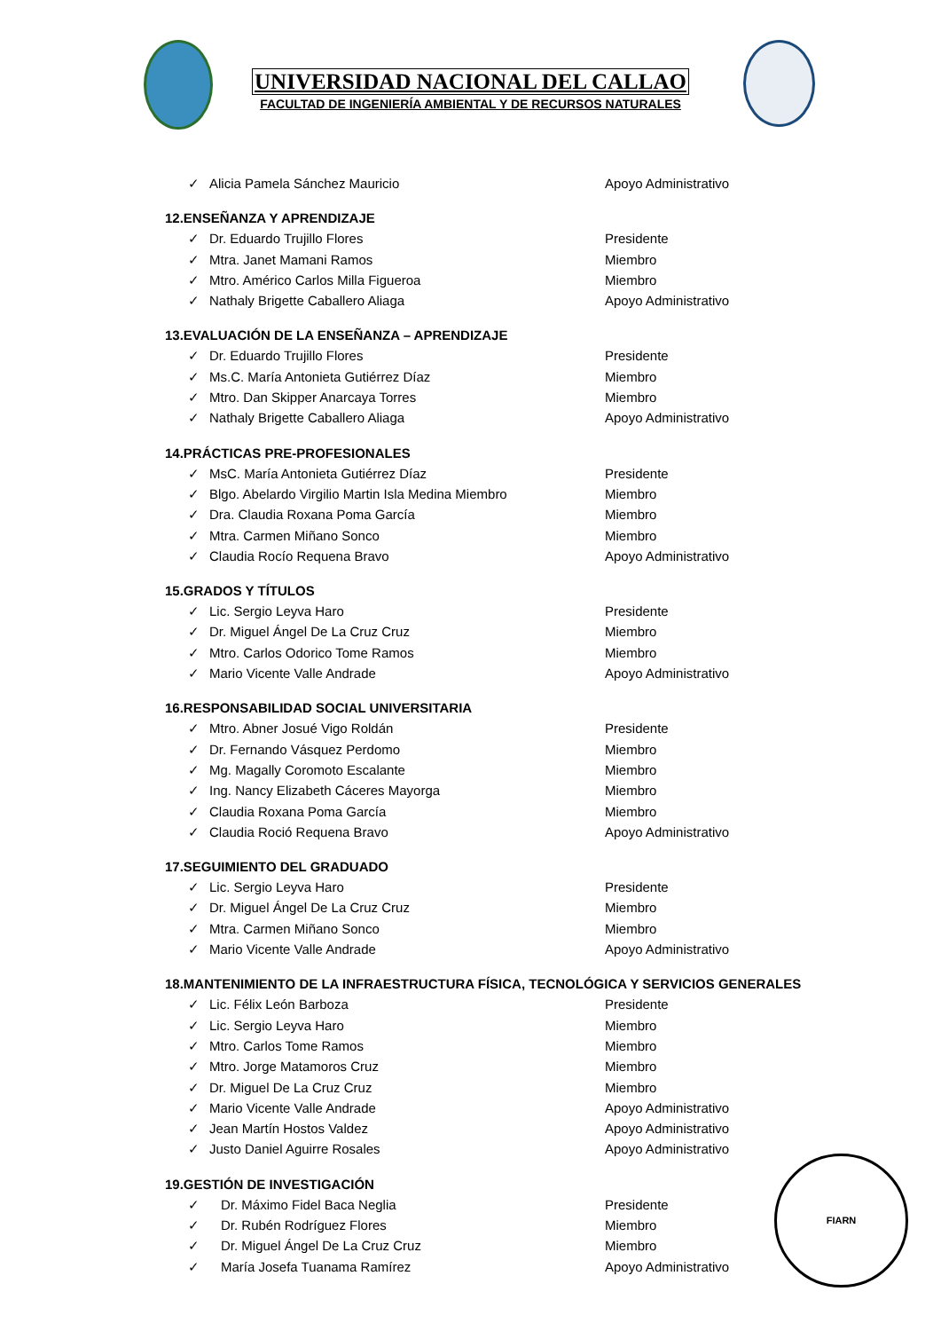UNIVERSIDAD NACIONAL DEL CALLAO
FACULTAD DE INGENIERÍA AMBIENTAL Y DE RECURSOS NATURALES
✓ Alicia Pamela Sánchez Mauricio Apoyo Administrativo
12.ENSEÑANZA Y APRENDIZAJE
✓ Dr. Eduardo Trujillo Flores Presidente
✓ Mtra. Janet Mamani Ramos Miembro
✓ Mtro. Américo Carlos Milla Figueroa Miembro
✓ Nathaly Brigette Caballero Aliaga Apoyo Administrativo
13.EVALUACIÓN DE LA ENSEÑANZA – APRENDIZAJE
✓ Dr. Eduardo Trujillo Flores Presidente
✓ Ms.C. María Antonieta Gutiérrez Díaz Miembro
✓ Mtro. Dan Skipper Anarcaya Torres Miembro
✓ Nathaly Brigette Caballero Aliaga Apoyo Administrativo
14.PRÁCTICAS PRE-PROFESIONALES
✓ MsC. María Antonieta Gutiérrez Díaz Presidente
✓ Blgo. Abelardo Virgilio Martin Isla Medina Miembro Miembro
✓ Dra. Claudia Roxana Poma García Miembro
✓ Mtra. Carmen Miñano Sonco Miembro
✓ Claudia Rocío Requena Bravo Apoyo Administrativo
15.GRADOS Y TÍTULOS
✓ Lic. Sergio Leyva Haro Presidente
✓ Dr. Miguel Ángel De La Cruz Cruz Miembro
✓ Mtro. Carlos Odorico Tome Ramos Miembro
✓ Mario Vicente Valle Andrade Apoyo Administrativo
16.RESPONSABILIDAD SOCIAL UNIVERSITARIA
✓ Mtro. Abner Josué Vigo Roldán Presidente
✓ Dr. Fernando Vásquez Perdomo Miembro
✓ Mg. Magally Coromoto Escalante Miembro
✓ Ing. Nancy Elizabeth Cáceres Mayorga Miembro
✓ Claudia Roxana Poma García Miembro
✓ Claudia Roció Requena Bravo Apoyo Administrativo
17.SEGUIMIENTO DEL GRADUADO
✓ Lic. Sergio Leyva Haro Presidente
✓ Dr. Miguel Ángel De La Cruz Cruz Miembro
✓ Mtra. Carmen Miñano Sonco Miembro
✓ Mario Vicente Valle Andrade Apoyo Administrativo
18.MANTENIMIENTO DE LA INFRAESTRUCTURA FÍSICA, TECNOLÓGICA Y SERVICIOS GENERALES
✓ Lic. Félix León Barboza Presidente
✓ Lic. Sergio Leyva Haro Miembro
✓ Mtro. Carlos Tome Ramos Miembro
✓ Mtro. Jorge Matamoros Cruz Miembro
✓ Dr. Miguel De La Cruz Cruz Miembro
✓ Mario Vicente Valle Andrade Apoyo Administrativo
✓ Jean Martín Hostos Valdez Apoyo Administrativo
✓ Justo Daniel Aguirre Rosales Apoyo Administrativo
19.GESTIÓN DE INVESTIGACIÓN
✓ Dr. Máximo Fidel Baca Neglia Presidente
✓ Dr. Rubén Rodríguez Flores Miembro
✓ Dr. Miguel Ángel De La Cruz Cruz Miembro
✓ María Josefa Tuanama Ramírez Apoyo Administrativo
FIARN